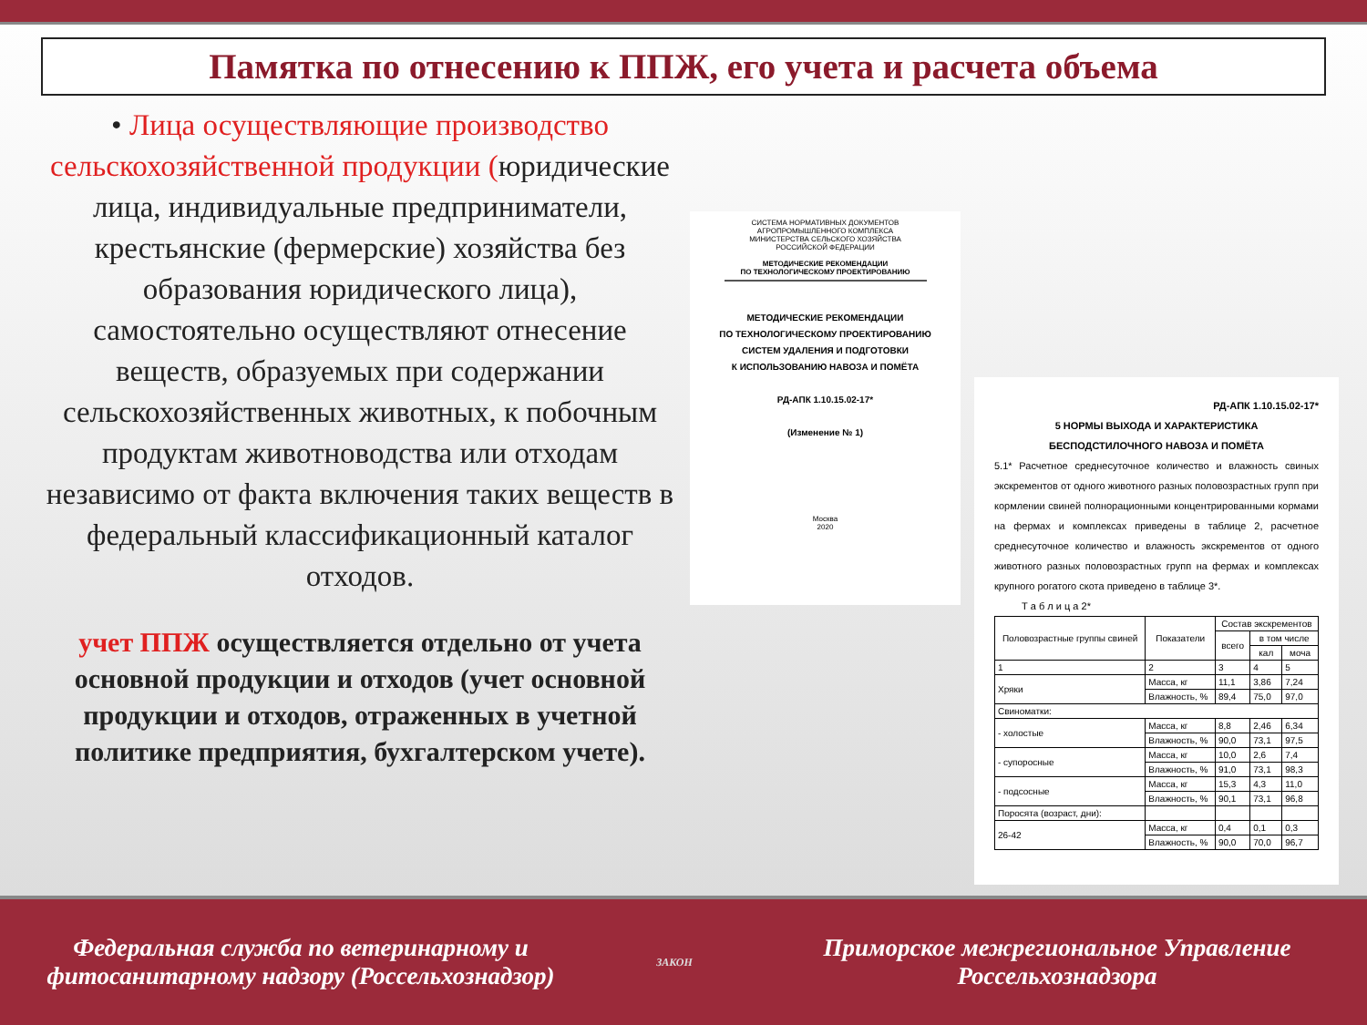Памятка по отнесению к ППЖ, его учета и расчета объема
• Лица осуществляющие производство сельскохозяйственной продукции (юридические лица, индивидуальные предприниматели, крестьянские (фермерские) хозяйства без образования юридического лица), самостоятельно осуществляют отнесение веществ, образуемых при содержании сельскохозяйственных животных, к побочным продуктам животноводства или отходам независимо от факта включения таких веществ в федеральный классификационный каталог отходов.
учет ППЖ осуществляется отдельно от учета основной продукции и отходов (учет основной продукции и отходов, отраженных в учетной политике предприятия, бухгалтерском учете).
СИСТЕМА НОРМАТИВНЫХ ДОКУМЕНТОВ
АГРОПРОМЫШЛЕННОГО КОМПЛЕКСА
МИНИСТЕРСТВА СЕЛЬСКОГО ХОЗЯЙСТВА
РОССИЙСКОЙ ФЕДЕРАЦИИ
МЕТОДИЧЕСКИЕ РЕКОМЕНДАЦИИ
ПО ТЕХНОЛОГИЧЕСКОМУ ПРОЕКТИРОВАНИЮ
МЕТОДИЧЕСКИЕ РЕКОМЕНДАЦИИ
ПО ТЕХНОЛОГИЧЕСКОМУ ПРОЕКТИРОВАНИЮ
СИСТЕМ УДАЛЕНИЯ И ПОДГОТОВКИ
К ИСПОЛЬЗОВАНИЮ НАВОЗА И ПОМЁТА
РД-АПК 1.10.15.02-17*
(Изменение № 1)
Москва
2020
РД-АПК 1.10.15.02-17*
5 НОРМЫ ВЫХОДА И ХАРАКТЕРИСТИКА
БЕСПОДСТИЛОЧНОГО НАВОЗА И ПОМЁТА
5.1* Расчетное среднесуточное количество и влажность свиных экскрементов от одного животного разных половозрастных групп при кормлении свиней полнорационными концентрированными кормами на фермах и комплексах приведены в таблице 2, расчетное среднесуточное количество и влажность экскрементов от одного животного разных половозрастных групп на фермах и комплексах крупного рогатого скота приведено в таблице 3*.
Т а б л и ц а 2*
| Половозрастные группы свиней | Показатели | Состав экскрементов | | |
| --- | --- | --- | --- | --- |
| | | всего | в том числе | |
| | | | кал | моча |
| 1 | 2 | 3 | 4 | 5 |
| Хряки | Масса, кг | 11,1 | 3,86 | 7,24 |
| | Влажность, % | 89,4 | 75,0 | 97,0 |
| Свиноматки: | | | | |
| - холостые | Масса, кг | 8,8 | 2,46 | 6,34 |
| | Влажность, % | 90,0 | 73,1 | 97,5 |
| - супоросные | Масса, кг | 10,0 | 2,6 | 7,4 |
| | Влажность, % | 91,0 | 73,1 | 98,3 |
| - подсосные | Масса, кг | 15,3 | 4,3 | 11,0 |
| | Влажность, % | 90,1 | 73,1 | 96,8 |
| Поросята (возраст, дни): | | | | |
| 26-42 | Масса, кг | 0,4 | 0,1 | 0,3 |
| | Влажность, % | 90,0 | 70,0 | 96,7 |
Федеральная служба по ветеринарному и фитосанитарному надзору (Россельхознадзор)
ЗАКОН
Приморское межрегиональное Управление Россельхознадзора